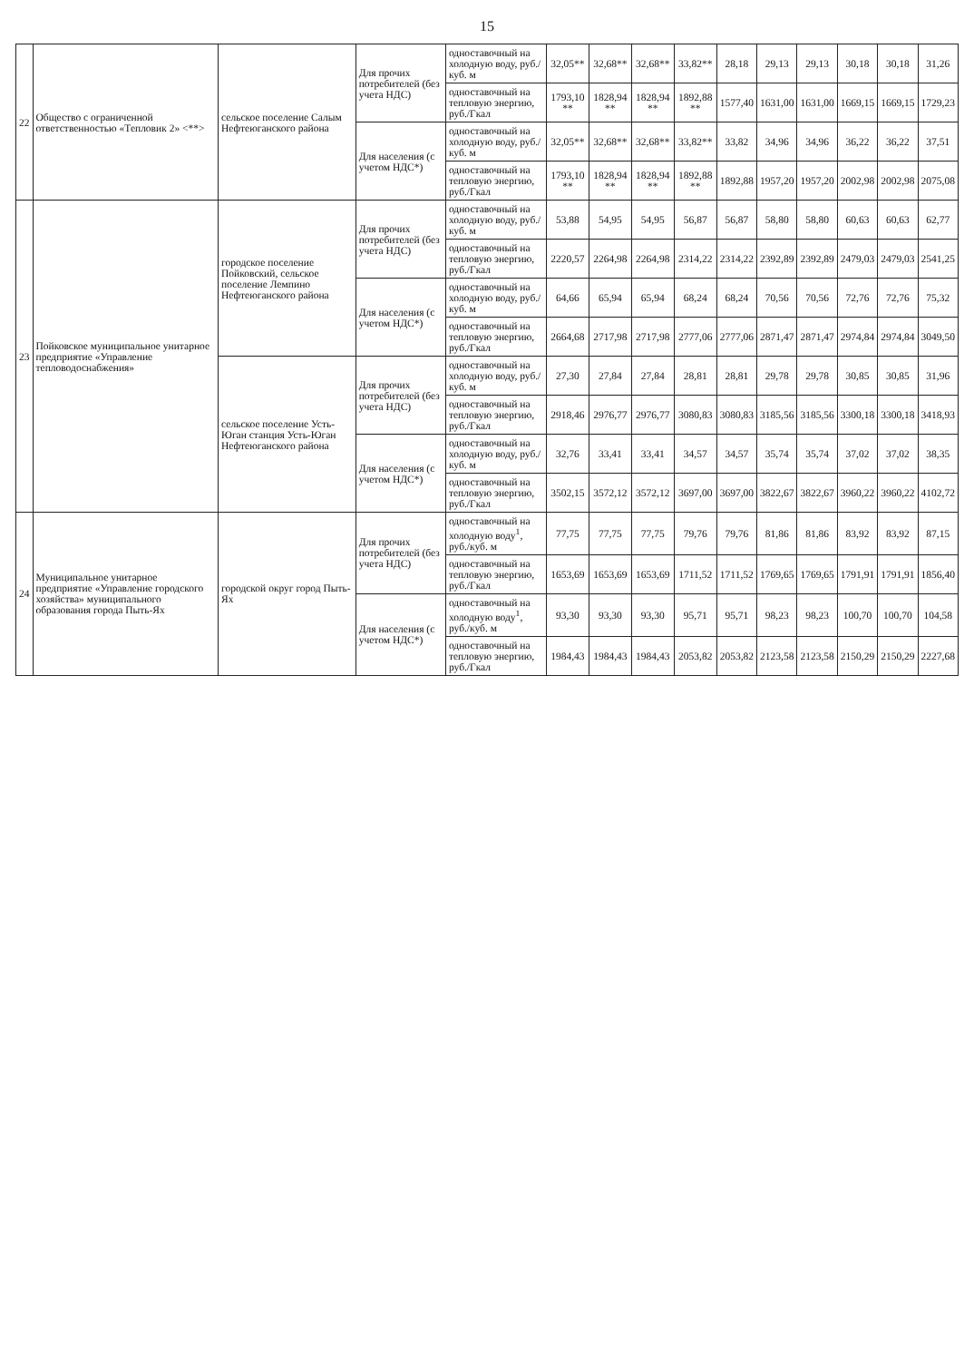15
| 22 | Общество с ограниченной ответственностью «Тепловик 2» <**> | сельское поселение Салым Нефтеюганского района | Для прочих потребителей (без учета НДС) | одноставочный на холодную воду, руб./куб. м | 32,05** | 32,68** | 32,68** | 33,82** | 28,18 | 29,13 | 29,13 | 30,18 | 30,18 | 31,26 |
| | | | | одноставочный на тепловую энергию, руб./Гкал | 1793,10 ** | 1828,94 ** | 1828,94 ** | 1892,88 ** | 1577,40 | 1631,00 | 1631,00 | 1669,15 | 1669,15 | 1729,23 |
| | | | Для населения (с учетом НДС*) | одноставочный на холодную воду, руб./куб. м | 32,05** | 32,68** | 32,68** | 33,82** | 33,82 | 34,96 | 34,96 | 36,22 | 36,22 | 37,51 |
| | | | | одноставочный на тепловую энергию, руб./Гкал | 1793,10 ** | 1828,94 ** | 1828,94 ** | 1892,88 ** | 1892,88 | 1957,20 | 1957,20 | 2002,98 | 2002,98 | 2075,08 |
| 23 | Пойковское муниципальное унитарное предприятие «Управление тепловодоснабжения» | городское поселение Пойковский, сельское поселение Лемпино Нефтеюганского района | Для прочих потребителей (без учета НДС) | одноставочный на холодную воду, руб./куб. м | 53,88 | 54,95 | 54,95 | 56,87 | 56,87 | 58,80 | 58,80 | 60,63 | 60,63 | 62,77 |
| | | | | одноставочный на тепловую энергию, руб./Гкал | 2220,57 | 2264,98 | 2264,98 | 2314,22 | 2314,22 | 2392,89 | 2392,89 | 2479,03 | 2479,03 | 2541,25 |
| | | | Для населения (с учетом НДС*) | одноставочный на холодную воду, руб./куб. м | 64,66 | 65,94 | 65,94 | 68,24 | 68,24 | 70,56 | 70,56 | 72,76 | 72,76 | 75,32 |
| | | | | одноставочный на тепловую энергию, руб./Гкал | 2664,68 | 2717,98 | 2717,98 | 2777,06 | 2777,06 | 2871,47 | 2871,47 | 2974,84 | 2974,84 | 3049,50 |
| | | сельское поселение Усть-Юган станция Усть-Юган Нефтеюганского района | Для прочих потребителей (без учета НДС) | одноставочный на холодную воду, руб./куб. м | 27,30 | 27,84 | 27,84 | 28,81 | 28,81 | 29,78 | 29,78 | 30,85 | 30,85 | 31,96 |
| | | | | одноставочный на тепловую энергию, руб./Гкал | 2918,46 | 2976,77 | 2976,77 | 3080,83 | 3080,83 | 3185,56 | 3185,56 | 3300,18 | 3300,18 | 3418,93 |
| | | | Для населения (с учетом НДС*) | одноставочный на холодную воду, руб./куб. м | 32,76 | 33,41 | 33,41 | 34,57 | 34,57 | 35,74 | 35,74 | 37,02 | 37,02 | 38,35 |
| | | | | одноставочный на тепловую энергию, руб./Гкал | 3502,15 | 3572,12 | 3572,12 | 3697,00 | 3697,00 | 3822,67 | 3822,67 | 3960,22 | 3960,22 | 4102,72 |
| 24 | Муниципальное унитарное предприятие «Управление городского хозяйства» муниципального образования города Пыть-Ях | городской округ город Пыть-Ях | Для прочих потребителей (без учета НДС) | одноставочный на холодную воду<sup>1</sup>, руб./куб. м | 77,75 | 77,75 | 77,75 | 79,76 | 79,76 | 81,86 | 81,86 | 83,92 | 83,92 | 87,15 |
| | | | | одноставочный на тепловую энергию, руб./Гкал | 1653,69 | 1653,69 | 1653,69 | 1711,52 | 1711,52 | 1769,65 | 1769,65 | 1791,91 | 1791,91 | 1856,40 |
| | | | Для населения (с учетом НДС*) | одноставочный на холодную воду<sup>1</sup>, руб./куб. м | 93,30 | 93,30 | 93,30 | 95,71 | 95,71 | 98,23 | 98,23 | 100,70 | 100,70 | 104,58 |
| | | | | одноставочный на тепловую энергию, руб./Гкал | 1984,43 | 1984,43 | 1984,43 | 2053,82 | 2053,82 | 2123,58 | 2123,58 | 2150,29 | 2150,29 | 2227,68 |